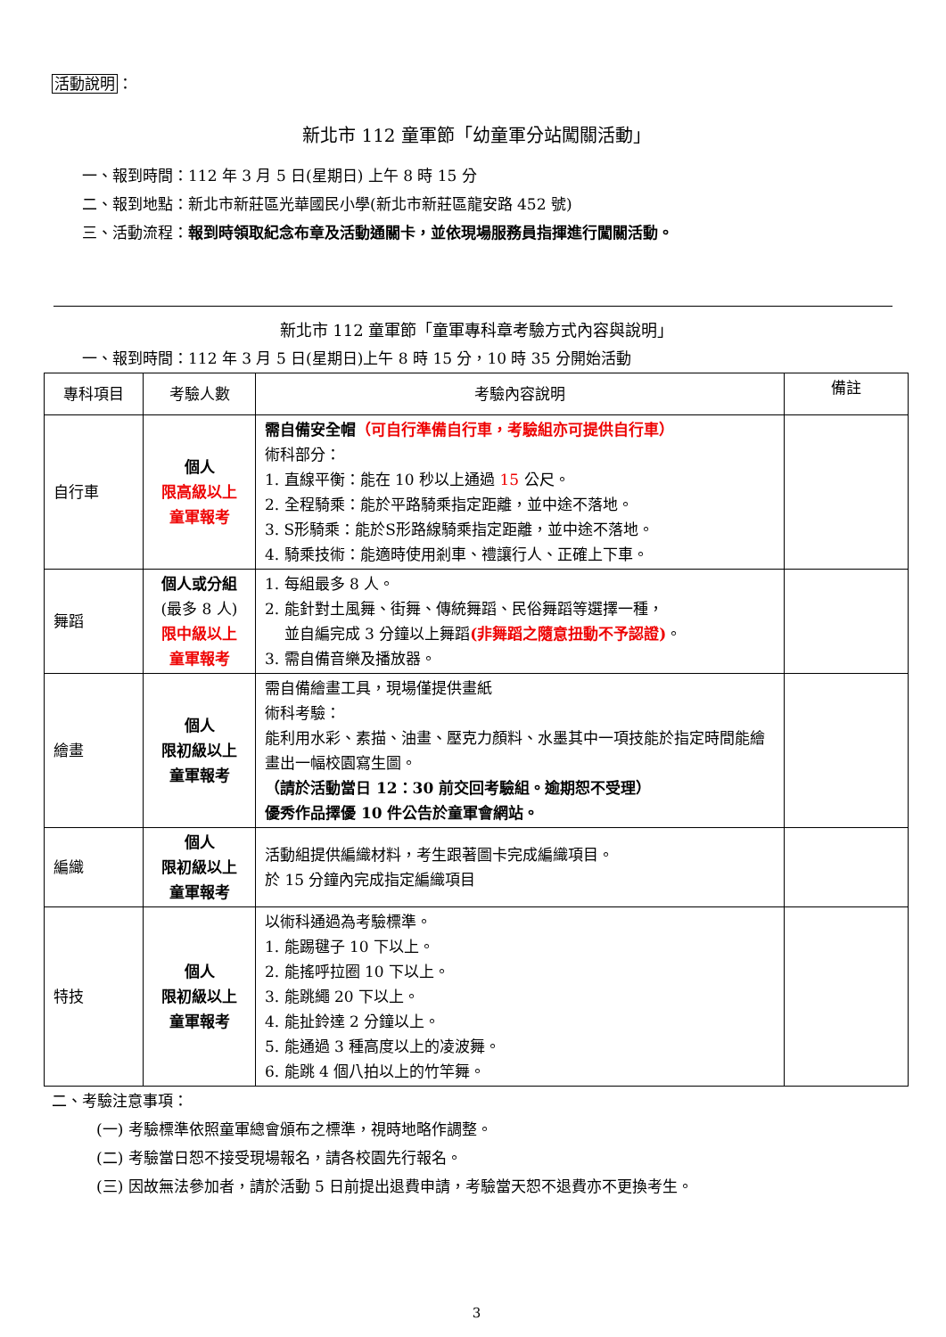活動說明：
新北市 112 童軍節「幼童軍分站闖關活動」
一、報到時間：112 年 3 月 5 日(星期日) 上午 8 時 15 分
二、報到地點：新北市新莊區光華國民小學(新北市新莊區龍安路 452 號)
三、活動流程：報到時領取紀念布章及活動通關卡，並依現場服務員指揮進行闖關活動。
新北市 112 童軍節「童軍專科章考驗方式內容與說明」
一、報到時間：112 年 3 月 5 日(星期日)上午 8 時 15 分，10 時 35 分開始活動
| 專科項目 | 考驗人數 | 考驗內容說明 | 備註 |
| --- | --- | --- | --- |
| 自行車 | 個人 限高級以上 童軍報考 | 需自備安全帽 （可自行準備自行車，考驗組亦可提供自行車） 術科部分： 1. 直線平衡：能在 10 秒以上通過 15 公尺。 2. 全程騎乘：能於平路騎乘指定距離，並中途不落地。 3. S形騎乘：能於S形路線騎乘指定距離，並中途不落地。 4. 騎乘技術：能適時使用剎車、禮讓行人、正確上下車。 | |
| 舞蹈 | 個人或分組 (最多 8 人) 限中級以上 童軍報考 | 1. 每組最多 8 人。 2. 能針對土風舞、街舞、傳統舞蹈、民俗舞蹈等選擇一種， 並自編完成 3 分鐘以上舞蹈 (非舞蹈之隨意扭動不予認證) 。 3. 需自備音樂及播放器。 | |
| 繪畫 | 個人 限初級以上 童軍報考 | 需自備繪畫工具，現場僅提供畫紙 術科考驗： 能利用水彩、素描、油畫、壓克力顏料、水墨其中一項技能於指定時間能繪畫出一幅校園寫生圖。 （請於活動當日 12：30 前交回考驗組。逾期恕不受理） 優秀作品擇優 10 件公告於童軍會網站。 | |
| 編織 | 個人 限初級以上 童軍報考 | 活動組提供編織材料，考生跟著圖卡完成編織項目。 於 15 分鐘內完成指定編織項目 | |
| 特技 | 個人 限初級以上 童軍報考 | 以術科通過為考驗標準。 1. 能踢毽子 10 下以上。 2. 能搖呼拉圈 10 下以上。 3. 能跳繩 20 下以上。 4. 能扯鈴達 2 分鐘以上。 5. 能通過 3 種高度以上的凌波舞。 6. 能跳 4 個八拍以上的竹竿舞。 | |
二、考驗注意事項：
(一) 考驗標準依照童軍總會頒布之標準，視時地略作調整。
(二) 考驗當日恕不接受現場報名，請各校園先行報名。
(三) 因故無法參加者，請於活動 5 日前提出退費申請，考驗當天恕不退費亦不更換考生。
3